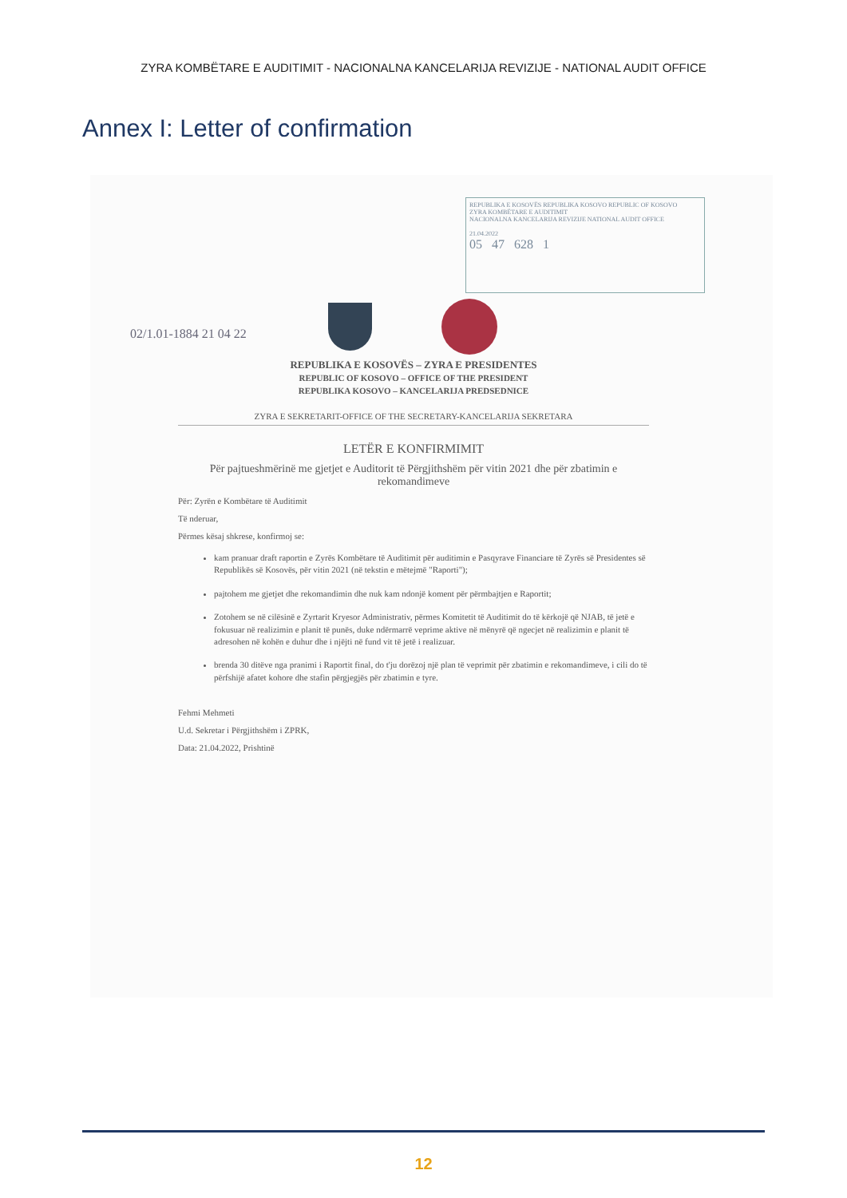ZYRA KOMBËTARE E AUDITIMIT - NACIONALNA KANCELARIJA REVIZIJE - NATIONAL AUDIT OFFICE
Annex I: Letter of confirmation
REPUBLIKA E KOSOVËS REPUBLIKA KOSOVO REPUBLIC OF KOSOVO
ZYRA KOMBËTARE E AUDITIMIT
NACIONALNA KANCELARIJA REVIZIJE NATIONAL AUDIT OFFICE
21.04.2022
05 47 628 1
02/1.01-1884 21 04 22
REPUBLIKA E KOSOVËS – ZYRA E PRESIDENTES
REPUBLIC OF KOSOVO – OFFICE OF THE PRESIDENT
REPUBLIKA KOSOVO – KANCELARIJA PREDSEDNICE
ZYRA E SEKRETARIT-OFFICE OF THE SECRETARY-KANCELARIJA SEKRETARA
LETËR E KONFIRMIMIT
Për pajtueshmërinë me gjetjet e Auditorit të Përgjithshëm për vitin 2021 dhe për zbatimin e rekomandimeve
Për: Zyrën e Kombëtare të Auditimit
Të nderuar,
Përmes kësaj shkrese, konfirmoj se:
kam pranuar draft raportin e Zyrës Kombëtare të Auditimit për auditimin e Pasqyrave Financiare të Zyrës së Presidentes së Republikës së Kosovës, për vitin 2021 (në tekstin e mëtejmë "Raporti");
pajtohem me gjetjet dhe rekomandimin dhe nuk kam ndonjë koment për përmbajtjen e Raportit;
Zotohem se në cilësinë e Zyrtarit Kryesor Administrativ, përmes Komitetit të Auditimit do të kërkojë që NJAB, të jetë e fokusuar në realizimin e planit të punës, duke ndërmarrë veprime aktive në mënyrë që ngecjet në realizimin e planit të adresohen në kohën e duhur dhe i njëjti në fund vit të jetë i realizuar.
brenda 30 ditëve nga pranimi i Raportit final, do t'ju dorëzoj një plan të veprimit për zbatimin e rekomandimeve, i cili do të përfshijë afatet kohore dhe stafin përgjegjës për zbatimin e tyre.
Fehmi Mehmeti
U.d. Sekretar i Përgjithshëm i ZPRK,
Data: 21.04.2022, Prishtinë
12